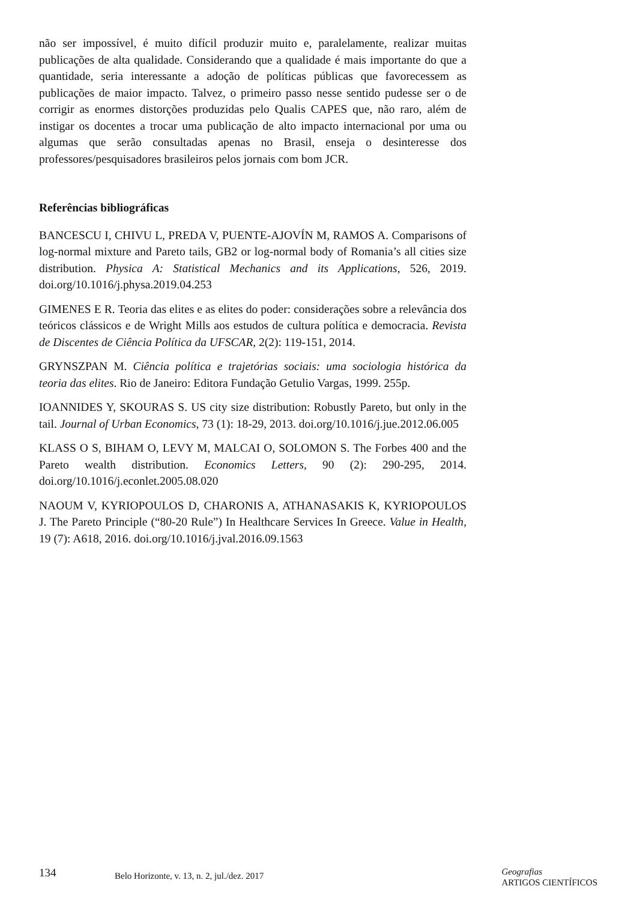não ser impossível, é muito difícil produzir muito e, paralelamente, realizar muitas publicações de alta qualidade. Considerando que a qualidade é mais importante do que a quantidade, seria interessante a adoção de políticas públicas que favorecessem as publicações de maior impacto. Talvez, o primeiro passo nesse sentido pudesse ser o de corrigir as enormes distorções produzidas pelo Qualis CAPES que, não raro, além de instigar os docentes a trocar uma publicação de alto impacto internacional por uma ou algumas que serão consultadas apenas no Brasil, enseja o desinteresse dos professores/pesquisadores brasileiros pelos jornais com bom JCR.
Referências bibliográficas
BANCESCU I, CHIVU L, PREDA V, PUENTE-AJOVÍN M, RAMOS A. Comparisons of log-normal mixture and Pareto tails, GB2 or log-normal body of Romania’s all cities size distribution. Physica A: Statistical Mechanics and its Applications, 526, 2019. doi.org/10.1016/j.physa.2019.04.253
GIMENES E R. Teoria das elites e as elites do poder: considerações sobre a relevância dos teóricos clássicos e de Wright Mills aos estudos de cultura política e democracia. Revista de Discentes de Ciência Política da UFSCAR, 2(2): 119-151, 2014.
GRYNSZPAN M. Ciência política e trajetórias sociais: uma sociologia histórica da teoria das elites. Rio de Janeiro: Editora Fundação Getulio Vargas, 1999. 255p.
IOANNIDES Y, SKOURAS S. US city size distribution: Robustly Pareto, but only in the tail. Journal of Urban Economics, 73 (1): 18-29, 2013. doi.org/10.1016/j.jue.2012.06.005
KLASS O S, BIHAM O, LEVY M, MALCAI O, SOLOMON S. The Forbes 400 and the Pareto wealth distribution. Economics Letters, 90 (2): 290-295, 2014. doi.org/10.1016/j.econlet.2005.08.020
NAOUM V, KYRIOPOULOS D, CHARONIS A, ATHANASAKIS K, KYRIOPOULOS J. The Pareto Principle (“80-20 Rule”) In Healthcare Services In Greece. Value in Health, 19 (7): A618, 2016. doi.org/10.1016/j.jval.2016.09.1563
134
Belo Horizonte, v. 13, n. 2, jul./dez. 2017
Geografias
ARTIGOS CIENTÍFICOS